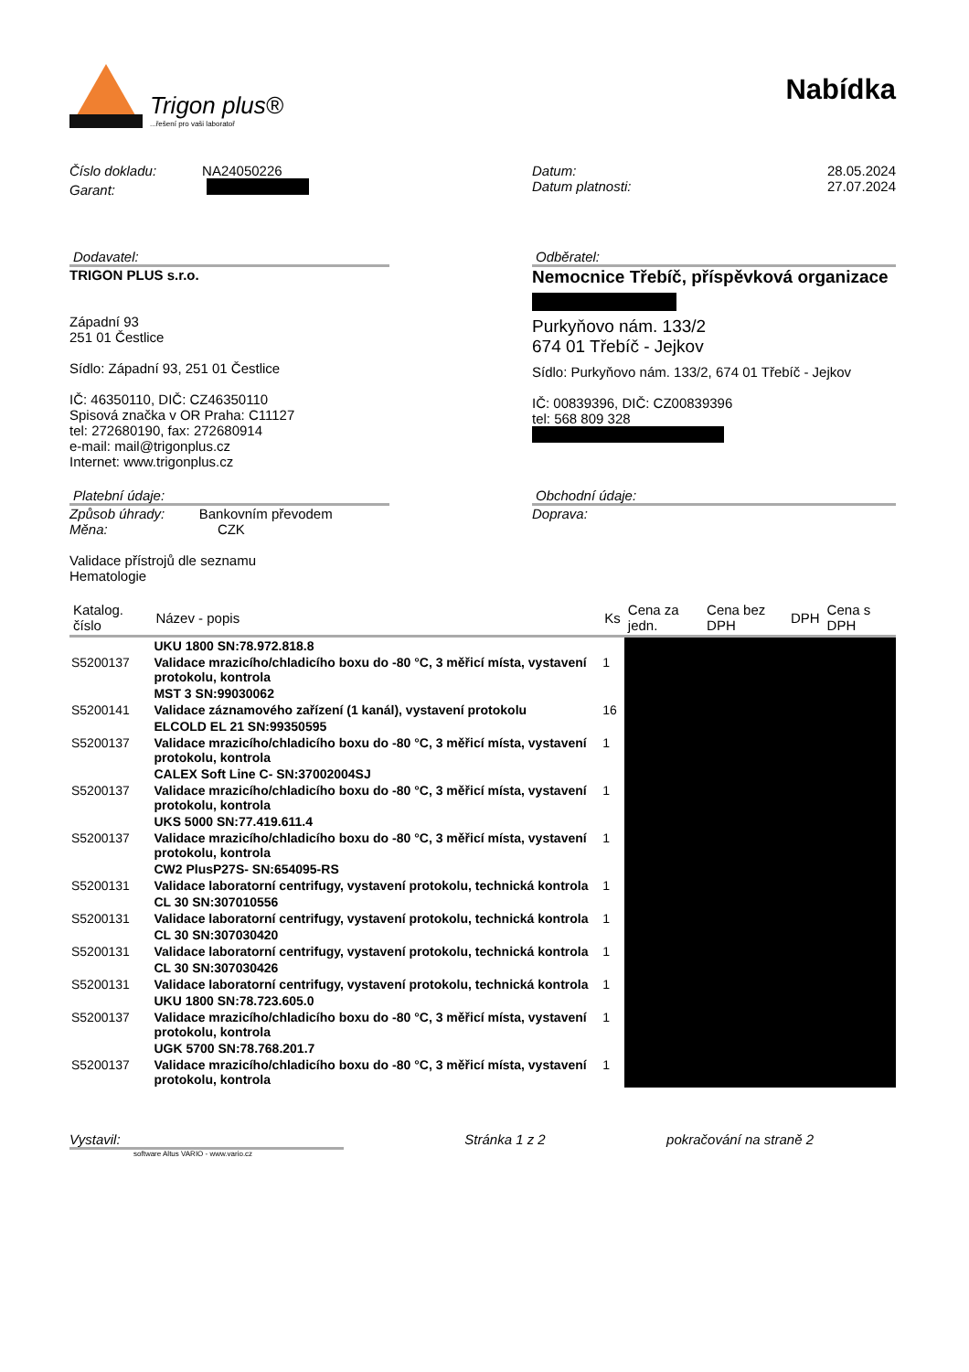Trigon plus®
...řešení pro vaši laboratoř
Nabídka
Číslo dokladu: NA24050226
Garant:
Datum:
Datum platnosti:
28.05.2024
27.07.2024
Dodavatel:
TRIGON PLUS s.r.o.
Západní 93
251 01 Čestlice
Sídlo: Západní 93, 251 01 Čestlice
IČ: 46350110, DIČ: CZ46350110
Spisová značka v OR Praha: C11127
tel: 272680190, fax: 272680914
e-mail: mail@trigonplus.cz
Internet: www.trigonplus.cz
Odběratel:
Nemocnice Třebíč, příspěvková organizace
Purkyňovo nám. 133/2
674 01 Třebíč - Jejkov
Sídlo: Purkyňovo nám. 133/2, 674 01 Třebíč - Jejkov
IČ: 00839396, DIČ: CZ00839396
tel: 568 809 328
Platební údaje:
Způsob úhrady: Bankovním převodem
Měna: CZK
Validace přístrojů dle seznamu
Hematologie
Obchodní údaje:
Doprava:
| Katalog. číslo | Název - popis | Ks | Cena za jedn. | Cena bez DPH | DPH | Cena s DPH |
| --- | --- | --- | --- | --- | --- | --- |
| | UKU 1800 SN:78.972.818.8 | | | | | |
| S5200137 | Validace mrazicího/chladicího boxu do -80 °C, 3 měřicí místa, vystavení protokolu, kontrola | 1 | | | | |
| | MST 3 SN:99030062 | | | | | |
| S5200141 | Validace záznamového zařízení (1 kanál), vystavení protokolu | 16 | | | | |
| | ELCOLD EL 21 SN:99350595 | | | | | |
| S5200137 | Validace mrazicího/chladicího boxu do -80 °C, 3 měřicí místa, vystavení protokolu, kontrola | 1 | | | | |
| | CALEX Soft Line C- SN:37002004SJ | | | | | |
| S5200137 | Validace mrazicího/chladicího boxu do -80 °C, 3 měřicí místa, vystavení protokolu, kontrola | 1 | | | | |
| | UKS 5000 SN:77.419.611.4 | | | | | |
| S5200137 | Validace mrazicího/chladicího boxu do -80 °C, 3 měřicí místa, vystavení protokolu, kontrola | 1 | | | | |
| | CW2 PlusP27S- SN:654095-RS | | | | | |
| S5200131 | Validace laboratorní centrifugy, vystavení protokolu, technická kontrola | 1 | | | | |
| | CL 30 SN:307010556 | | | | | |
| S5200131 | Validace laboratorní centrifugy, vystavení protokolu, technická kontrola | 1 | | | | |
| | CL 30 SN:307030420 | | | | | |
| S5200131 | Validace laboratorní centrifugy, vystavení protokolu, technická kontrola | 1 | | | | |
| | CL 30 SN:307030426 | | | | | |
| S5200131 | Validace laboratorní centrifugy, vystavení protokolu, technická kontrola | 1 | | | | |
| | UKU 1800 SN:78.723.605.0 | | | | | |
| S5200137 | Validace mrazicího/chladicího boxu do -80 °C, 3 měřicí místa, vystavení protokolu, kontrola | 1 | | | | |
| | UGK 5700 SN:78.768.201.7 | | | | | |
| S5200137 | Validace mrazicího/chladicího boxu do -80 °C, 3 měřicí místa, vystavení protokolu, kontrola | 1 | | | | |
Vystavil: Stránka 1 z 2 pokračování na straně 2
software Altus VARIO - www.vario.cz